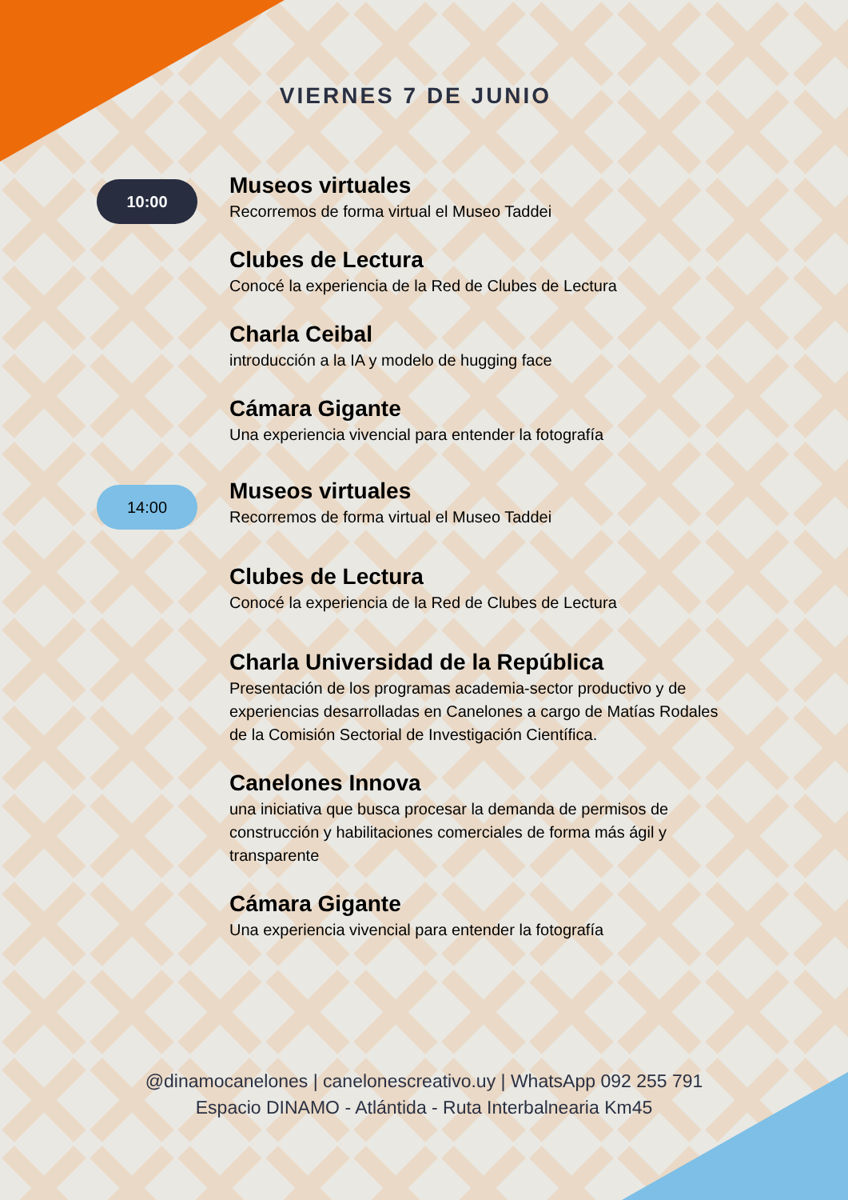VIERNES 7 DE JUNIO
10:00
Museos virtuales
Recorremos de forma virtual el Museo Taddei
Clubes de Lectura
Conocé la experiencia de la Red de Clubes de Lectura
Charla Ceibal
introducción a la IA y modelo de hugging face
Cámara Gigante
Una experiencia vivencial para entender la fotografía
14:00
Museos virtuales
Recorremos de forma virtual el Museo Taddei
Clubes de Lectura
Conocé la experiencia de la Red de Clubes de Lectura
Charla Universidad de la República
Presentación de los programas academia-sector productivo y de experiencias desarrolladas en Canelones a cargo de Matías Rodales de la Comisión Sectorial de Investigación Científica.
Canelones Innova
una iniciativa que busca procesar la demanda de permisos de construcción y habilitaciones comerciales de forma más ágil y transparente
Cámara Gigante
Una experiencia vivencial para entender la fotografía
@dinamocanelones | canelonescreativo.uy | WhatsApp 092 255 791
Espacio DINAMO - Atlántida - Ruta Interbalnearia Km45